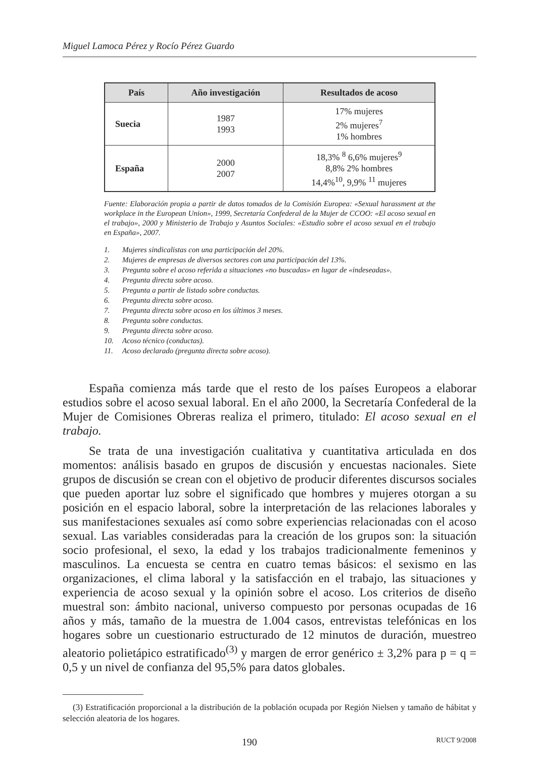Miguel Lamoca Pérez y Rocío Pérez Guardo
| País | Año investigación | Resultados de acoso |
| --- | --- | --- |
| Suecia | 1987 1993 | 17% mujeres 2% mujeres<sup>7</sup> 1% hombres |
| España | 2000 2007 | 18,3% <sup>8</sup> 6,6% mujeres<sup>9</sup> 8,8% 2% hombres 14,4%<sup>10</sup>, 9,9% <sup>11</sup> mujeres |
Fuente: Elaboración propia a partir de datos tomados de la Comisión Europea: «Sexual harassment at the workplace in the European Union», 1999, Secretaría Confederal de la Mujer de CCOO: «El acoso sexual en el trabajo», 2000 y Ministerio de Trabajo y Asuntos Sociales: «Estudio sobre el acoso sexual en el trabajo en España», 2007.
1. Mujeres sindicalistas con una participación del 20%.
2. Mujeres de empresas de diversos sectores con una participación del 13%.
3. Pregunta sobre el acoso referida a situaciones «no buscadas» en lugar de «indeseadas».
4. Pregunta directa sobre acoso.
5. Pregunta a partir de listado sobre conductas.
6. Pregunta directa sobre acoso.
7. Pregunta directa sobre acoso en los últimos 3 meses.
8. Pregunta sobre conductas.
9. Pregunta directa sobre acoso.
10. Acoso técnico (conductas).
11. Acoso declarado (pregunta directa sobre acoso).
España comienza más tarde que el resto de los países Europeos a elaborar estudios sobre el acoso sexual laboral. En el año 2000, la Secretaría Confederal de la Mujer de Comisiones Obreras realiza el primero, titulado: El acoso sexual en el trabajo.
Se trata de una investigación cualitativa y cuantitativa articulada en dos momentos: análisis basado en grupos de discusión y encuestas nacionales. Siete grupos de discusión se crean con el objetivo de producir diferentes discursos sociales que pueden aportar luz sobre el significado que hombres y mujeres otorgan a su posición en el espacio laboral, sobre la interpretación de las relaciones laborales y sus manifestaciones sexuales así como sobre experiencias relacionadas con el acoso sexual. Las variables consideradas para la creación de los grupos son: la situación socio profesional, el sexo, la edad y los trabajos tradicionalmente femeninos y masculinos. La encuesta se centra en cuatro temas básicos: el sexismo en las organizaciones, el clima laboral y la satisfacción en el trabajo, las situaciones y experiencia de acoso sexual y la opinión sobre el acoso. Los criterios de diseño muestral son: ámbito nacional, universo compuesto por personas ocupadas de 16 años y más, tamaño de la muestra de 1.004 casos, entrevistas telefónicas en los hogares sobre un cuestionario estructurado de 12 minutos de duración, muestreo aleatorio polietápico estratificado<sup>(3)</sup> y margen de error genérico ± 3,2% para p = q = 0,5 y un nivel de confianza del 95,5% para datos globales.
(3) Estratificación proporcional a la distribución de la población ocupada por Región Nielsen y tamaño de hábitat y selección aleatoria de los hogares.
190 RUCT 9/2008